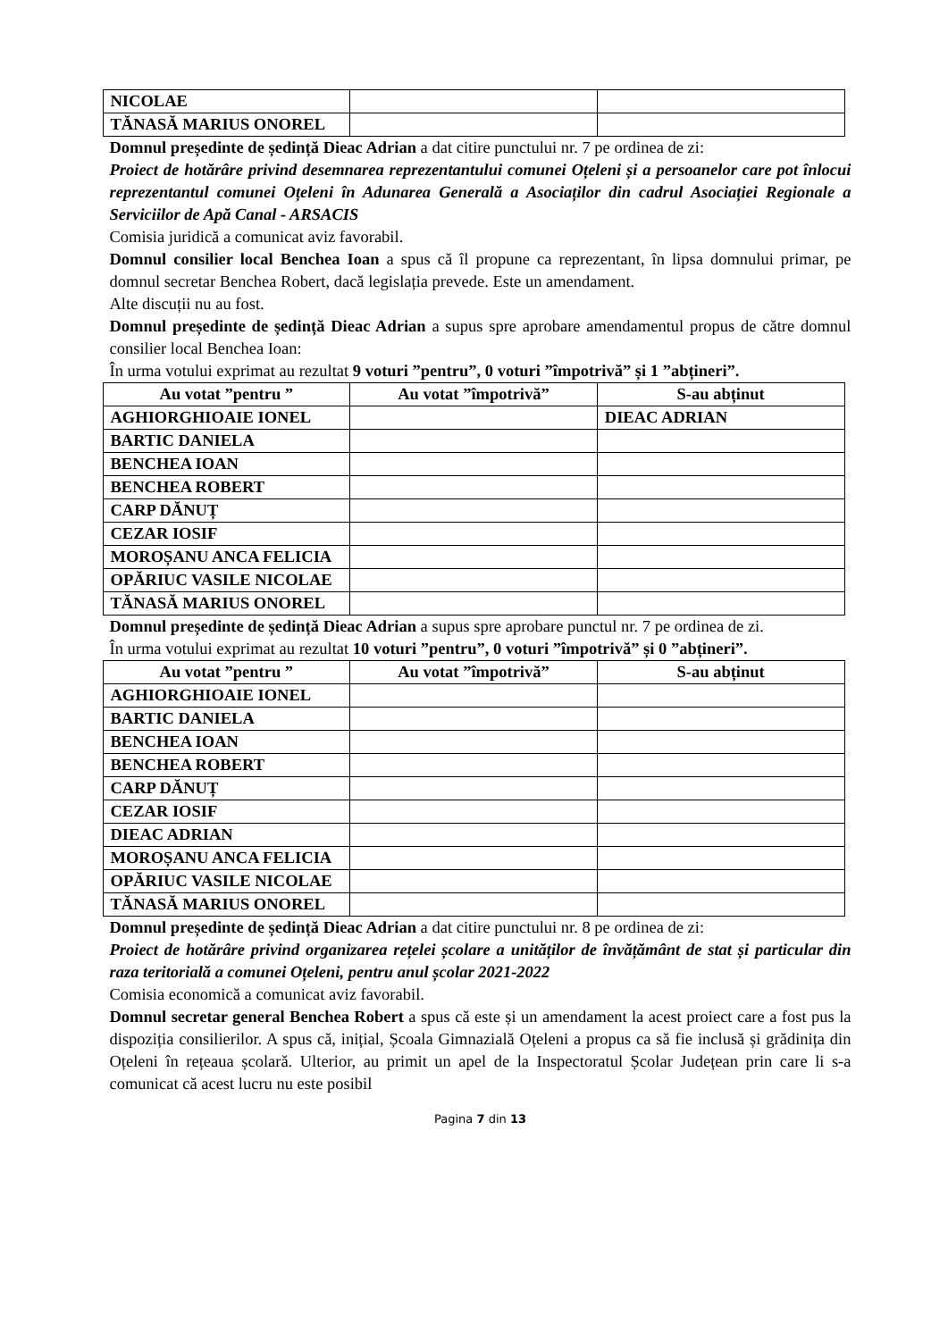| NICOLAE | | |
| TĂNASĂ MARIUS ONOREL | | |
Domnul președinte de ședință Dieac Adrian a dat citire punctului nr. 7 pe ordinea de zi:
Proiect de hotărâre privind desemnarea reprezentantului comunei Oțeleni și a persoanelor care pot înlocui reprezentantul comunei Oțeleni în Adunarea Generală a Asociaților din cadrul Asociației Regionale a Serviciilor de Apă Canal - ARSACIS
Comisia juridică a comunicat aviz favorabil.
Domnul consilier local Benchea Ioan a spus că îl propune ca reprezentant, în lipsa domnului primar, pe domnul secretar Benchea Robert, dacă legislația prevede. Este un amendament.
Alte discuții nu au fost.
Domnul președinte de ședință Dieac Adrian a supus spre aprobare amendamentul propus de către domnul consilier local Benchea Ioan:
În urma votului exprimat au rezultat 9 voturi ”pentru”, 0 voturi ”împotrivă” și 1 ”abțineri”.
| Au votat ”pentru ” | Au votat ”împotrivă” | S-au abținut |
| --- | --- | --- |
| AGHIORGHIOAIE IONEL | | DIEAC ADRIAN |
| BARTIC DANIELA | | |
| BENCHEA IOAN | | |
| BENCHEA ROBERT | | |
| CARP DĂNUȚ | | |
| CEZAR IOSIF | | |
| MOROȘANU ANCA FELICIA | | |
| OPĂRIUC VASILE NICOLAE | | |
| TĂNASĂ MARIUS ONOREL | | |
Domnul președinte de ședință Dieac Adrian a supus spre aprobare punctul nr. 7 pe ordinea de zi.
În urma votului exprimat au rezultat 10 voturi ”pentru”, 0 voturi ”împotrivă” și 0 ”abțineri”.
| Au votat ”pentru ” | Au votat ”împotrivă” | S-au abținut |
| --- | --- | --- |
| AGHIORGHIOAIE IONEL | | |
| BARTIC DANIELA | | |
| BENCHEA IOAN | | |
| BENCHEA ROBERT | | |
| CARP DĂNUȚ | | |
| CEZAR IOSIF | | |
| DIEAC ADRIAN | | |
| MOROȘANU ANCA FELICIA | | |
| OPĂRIUC VASILE NICOLAE | | |
| TĂNASĂ MARIUS ONOREL | | |
Domnul președinte de ședință Dieac Adrian a dat citire punctului nr. 8 pe ordinea de zi:
Proiect de hotărâre privind organizarea rețelei școlare a unităților de învățământ de stat și particular din raza teritorială a comunei Oțeleni, pentru anul școlar 2021-2022
Comisia economică a comunicat aviz favorabil.
Domnul secretar general Benchea Robert a spus că este și un amendament la acest proiect care a fost pus la dispoziția consilierilor. A spus că, inițial, Școala Gimnazială Oțeleni a propus ca să fie inclusă și grădinița din Oțeleni în rețeaua școlară. Ulterior, au primit un apel de la Inspectoratul Școlar Județean prin care li s-a comunicat că acest lucru nu este posibil
Pagina 7 din 13